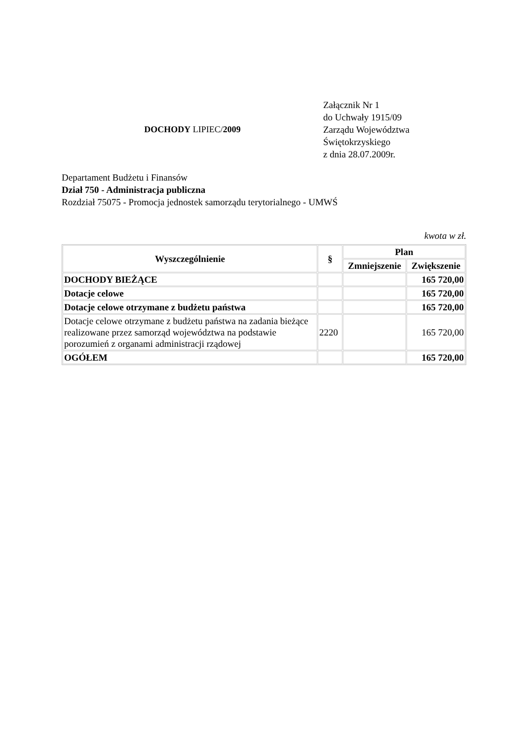DOCHODY LIPIEC/2009
Załącznik Nr 1
do Uchwały 1915/09
Zarządu Województwa
Świętokrzyskiego
z dnia 28.07.2009r.
Departament Budżetu i Finansów
Dział 750 - Administracja publiczna
Rozdział 75075 - Promocja jednostek samorządu terytorialnego - UMWŚ
kwota w zł.
| Wyszczególnienie | § | Plan | |
| --- | --- | --- | --- |
| | | Zmniejszenie | Zwiększenie |
| DOCHODY BIEŻĄCE | | | 165 720,00 |
| Dotacje celowe | | | 165 720,00 |
| Dotacje celowe otrzymane z budżetu państwa | | | 165 720,00 |
| Dotacje celowe otrzymane z budżetu państwa na zadania bieżące realizowane przez samorząd województwa na podstawie porozumień z organami administracji rządowej | 2220 | | 165 720,00 |
| OGÓŁEM | | | 165 720,00 |